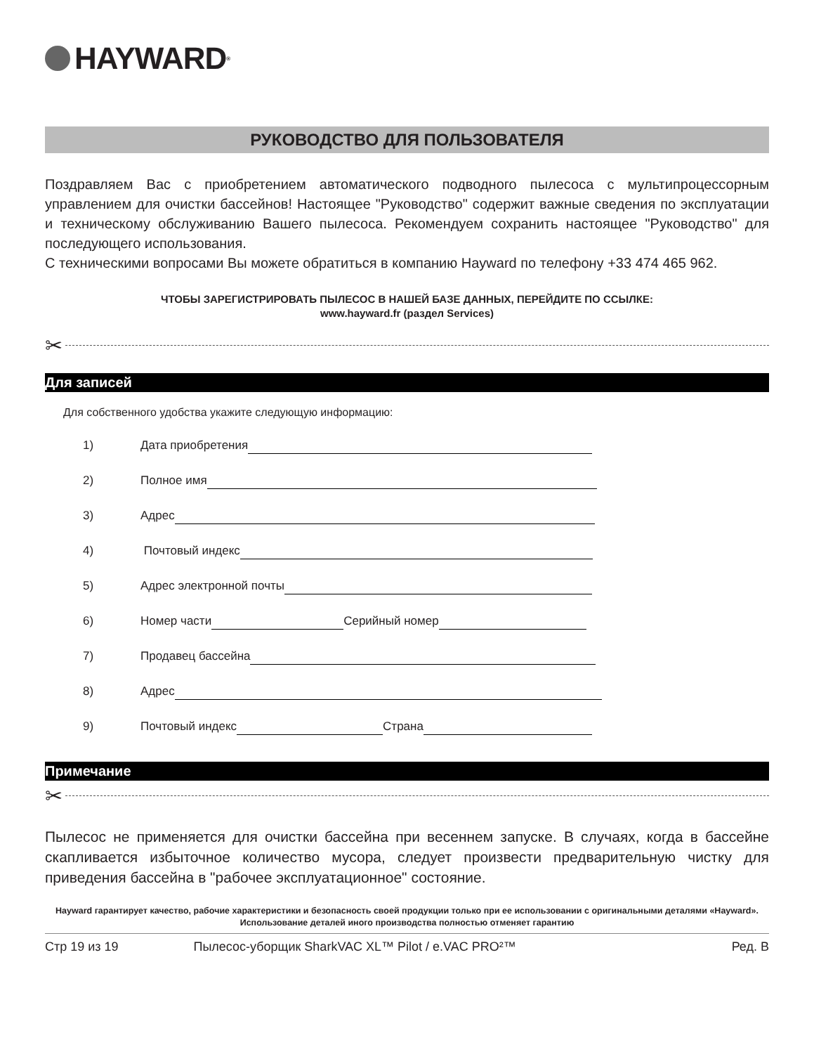HAYWARD<sup>®</sup>
РУКОВОДСТВО ДЛЯ ПОЛЬЗОВАТЕЛЯ
Поздравляем Вас с приобретением автоматического подводного пылесоса с мультипроцессорным управлением для очистки бассейнов! Настоящее "Руководство" содержит важные сведения по эксплуатации и техническому обслуживанию Вашего пылесоса. Рекомендуем сохранить настоящее "Руководство" для последующего использования.
С техническими вопросами Вы можете обратиться в компанию Hayward по телефону +33 474 465 962.
ЧТОБЫ ЗАРЕГИСТРИРОВАТЬ ПЫЛЕСОС В НАШЕЙ БАЗЕ ДАННЫХ, ПЕРЕЙДИТЕ ПО ССЫЛКЕ:
www.hayward.fr (раздел Services)
✂
Для записей
Для собственного удобства укажите следующую информацию:
1) Дата приобретения
2) Полное имя
3) Адрес
4) Почтовый индекс
5) Адрес электронной почты
6) Номер части Серийный номер
7) Продавец бассейна
8) Адрес
9) Почтовый индекс Страна
Примечание
✂
Пылесос не применяется для очистки бассейна при весеннем запуске. В случаях, когда в бассейне скапливается избыточное количество мусора, следует произвести предварительную чистку для приведения бассейна в "рабочее эксплуатационное" состояние.
Hayward гарантирует качество, рабочие характеристики и безопасность своей продукции только при ее использовании с оригинальными деталями «Hayward». Использование деталей иного производства полностью отменяет гарантию
Стр 19 из 19 Пылесос-уборщик SharkVAC XL™ Pilot / e.VAC PRO²™ Ред. B